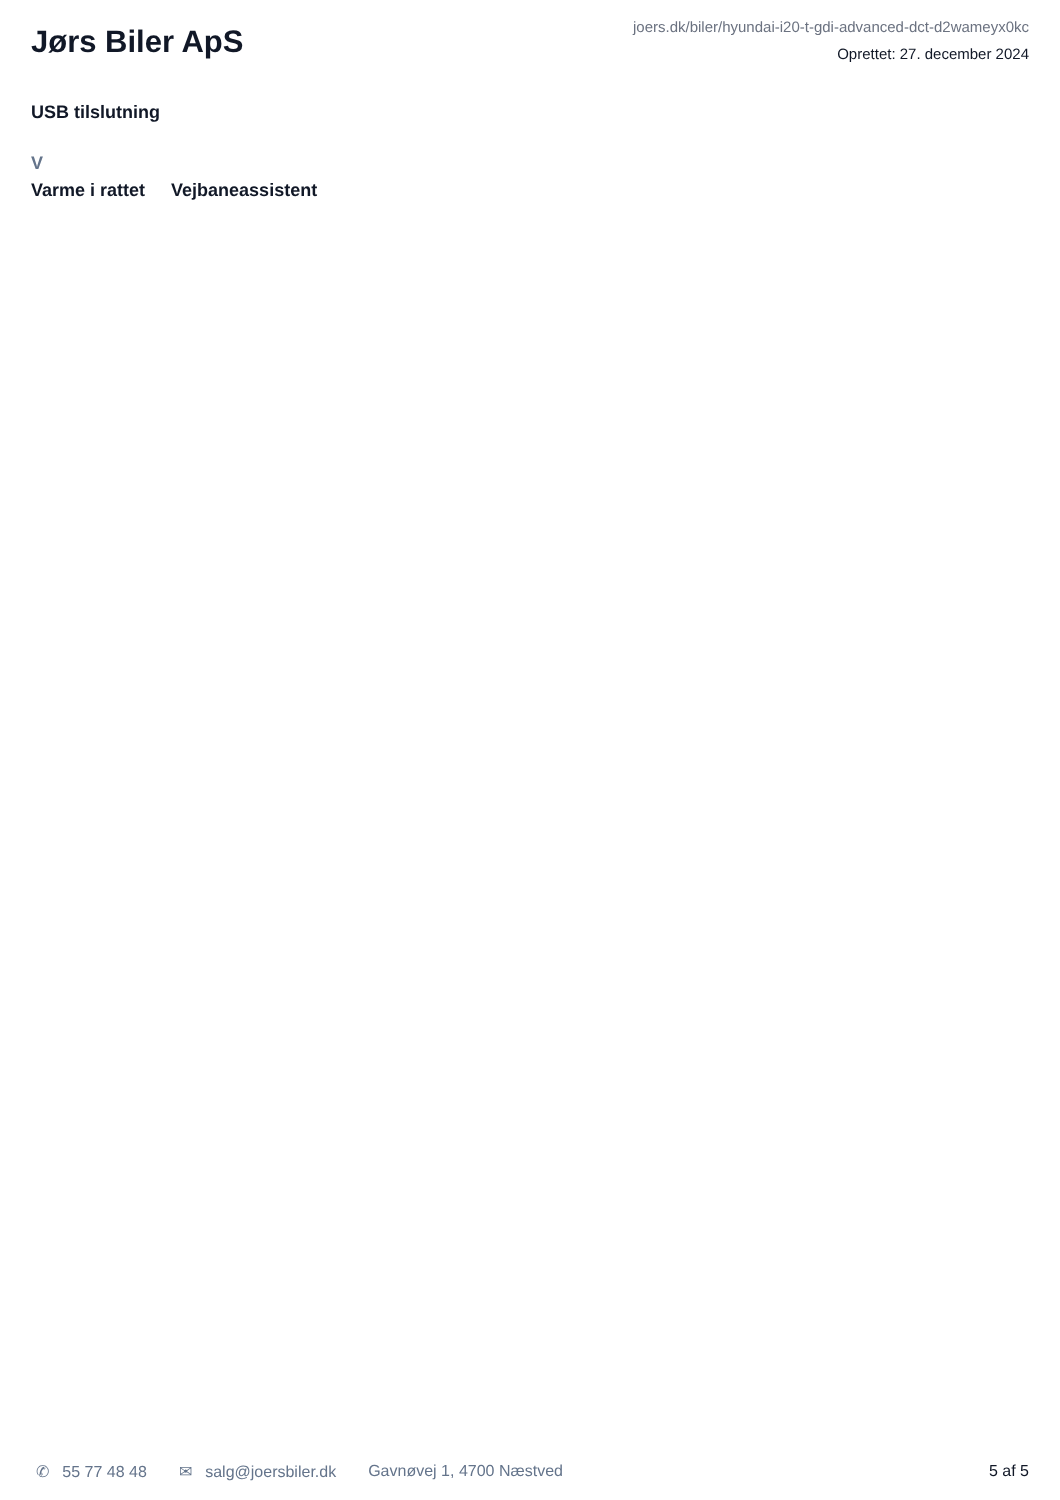Jørs Biler ApS
joers.dk/biler/hyundai-i20-t-gdi-advanced-dct-d2wameyx0kc
Oprettet: 27. december 2024
USB tilslutning
V
Varme i rattet Vejbaneassistent
✆ 55 77 48 48 ✉ salg@joersbiler.dk Gavnøvej 1, 4700 Næstved 5 af 5